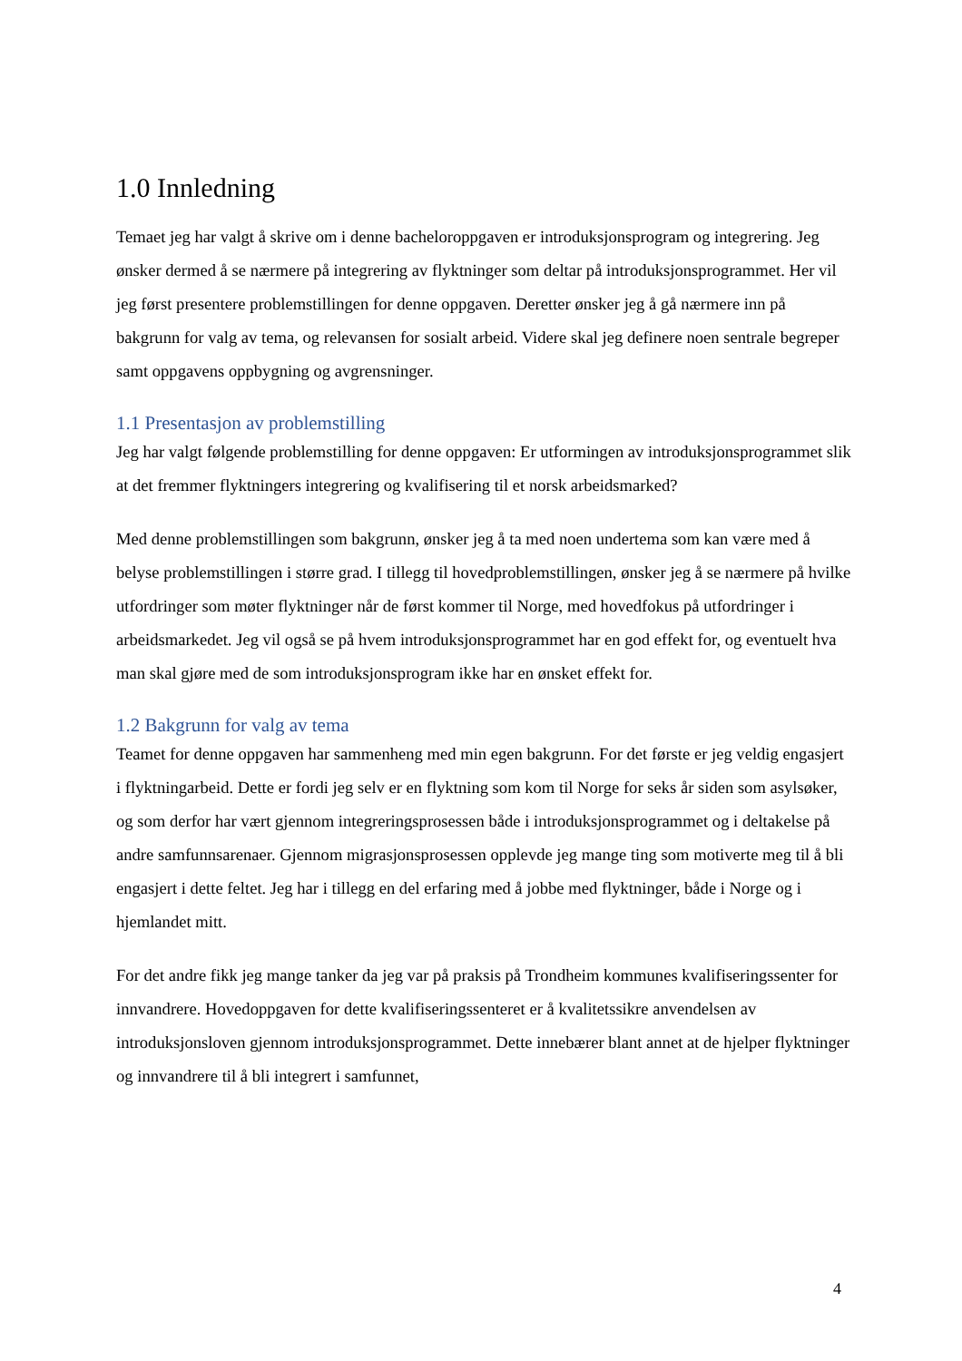1.0 Innledning
Temaet jeg har valgt å skrive om i denne bacheloroppgaven er introduksjonsprogram og integrering. Jeg ønsker dermed å se nærmere på integrering av flyktninger som deltar på introduksjonsprogrammet. Her vil jeg først presentere problemstillingen for denne oppgaven. Deretter ønsker jeg å gå nærmere inn på bakgrunn for valg av tema, og relevansen for sosialt arbeid. Videre skal jeg definere noen sentrale begreper samt oppgavens oppbygning og avgrensninger.
1.1 Presentasjon av problemstilling
Jeg har valgt følgende problemstilling for denne oppgaven: Er utformingen av introduksjonsprogrammet slik at det fremmer flyktningers integrering og kvalifisering til et norsk arbeidsmarked?
Med denne problemstillingen som bakgrunn, ønsker jeg å ta med noen undertema som kan være med å belyse problemstillingen i større grad. I tillegg til hovedproblemstillingen, ønsker jeg å se nærmere på hvilke utfordringer som møter flyktninger når de først kommer til Norge, med hovedfokus på utfordringer i arbeidsmarkedet. Jeg vil også se på hvem introduksjonsprogrammet har en god effekt for, og eventuelt hva man skal gjøre med de som introduksjonsprogram ikke har en ønsket effekt for.
1.2 Bakgrunn for valg av tema
Teamet for denne oppgaven har sammenheng med min egen bakgrunn. For det første er jeg veldig engasjert i flyktningarbeid. Dette er fordi jeg selv er en flyktning som kom til Norge for seks år siden som asylsøker, og som derfor har vært gjennom integreringsprosessen både i introduksjonsprogrammet og i deltakelse på andre samfunnsarenaer. Gjennom migrasjonsprosessen opplevde jeg mange ting som motiverte meg til å bli engasjert i dette feltet. Jeg har i tillegg en del erfaring med å jobbe med flyktninger, både i Norge og i hjemlandet mitt.
For det andre fikk jeg mange tanker da jeg var på praksis på Trondheim kommunes kvalifiseringssenter for innvandrere. Hovedoppgaven for dette kvalifiseringssenteret er å kvalitetssikre anvendelsen av introduksjonsloven gjennom introduksjonsprogrammet. Dette innebærer blant annet at de hjelper flyktninger og innvandrere til å bli integrert i samfunnet,
4